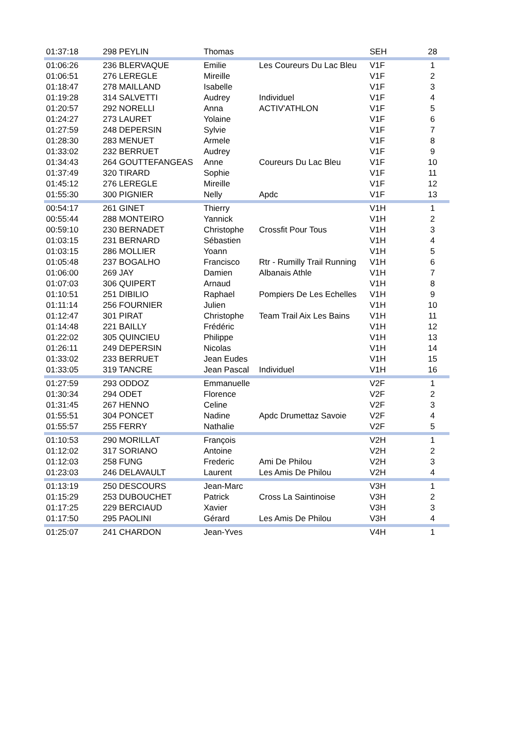| 01:37:18 | 298 PEYLIN | Thomas | | SEH | 28 |
| 01:06:26 | 236 BLERVAQUE | Emilie | Les Coureurs Du Lac Bleu | V1F | 1 |
| 01:06:51 | 276 LEREGLE | Mireille | | V1F | 2 |
| 01:18:47 | 278 MAILLAND | Isabelle | | V1F | 3 |
| 01:19:28 | 314 SALVETTI | Audrey | Individuel | V1F | 4 |
| 01:20:57 | 292 NORELLI | Anna | ACTIV'ATHLON | V1F | 5 |
| 01:24:27 | 273 LAURET | Yolaine | | V1F | 6 |
| 01:27:59 | 248 DEPERSIN | Sylvie | | V1F | 7 |
| 01:28:30 | 283 MENUET | Armele | | V1F | 8 |
| 01:33:02 | 232 BERRUET | Audrey | | V1F | 9 |
| 01:34:43 | 264 GOUTTEFANGEAS | Anne | Coureurs Du Lac Bleu | V1F | 10 |
| 01:37:49 | 320 TIRARD | Sophie | | V1F | 11 |
| 01:45:12 | 276 LEREGLE | Mireille | | V1F | 12 |
| 01:55:30 | 300 PIGNIER | Nelly | Apdc | V1F | 13 |
| 00:54:17 | 261 GINET | Thierry | | V1H | 1 |
| 00:55:44 | 288 MONTEIRO | Yannick | | V1H | 2 |
| 00:59:10 | 230 BERNADET | Christophe | Crossfit Pour Tous | V1H | 3 |
| 01:03:15 | 231 BERNARD | Sébastien | | V1H | 4 |
| 01:03:15 | 286 MOLLIER | Yoann | | V1H | 5 |
| 01:05:48 | 237 BOGALHO | Francisco | Rtr - Rumilly Trail Running | V1H | 6 |
| 01:06:00 | 269 JAY | Damien | Albanais Athle | V1H | 7 |
| 01:07:03 | 306 QUIPERT | Arnaud | | V1H | 8 |
| 01:10:51 | 251 DIBILIO | Raphael | Pompiers De Les Echelles | V1H | 9 |
| 01:11:14 | 256 FOURNIER | Julien | | V1H | 10 |
| 01:12:47 | 301 PIRAT | Christophe | Team Trail Aix Les Bains | V1H | 11 |
| 01:14:48 | 221 BAILLY | Frédéric | | V1H | 12 |
| 01:22:02 | 305 QUINCIEU | Philippe | | V1H | 13 |
| 01:26:11 | 249 DEPERSIN | Nicolas | | V1H | 14 |
| 01:33:02 | 233 BERRUET | Jean Eudes | | V1H | 15 |
| 01:33:05 | 319 TANCRE | Jean Pascal | Individuel | V1H | 16 |
| 01:27:59 | 293 ODDOZ | Emmanuelle | | V2F | 1 |
| 01:30:34 | 294 ODET | Florence | | V2F | 2 |
| 01:31:45 | 267 HENNO | Celine | | V2F | 3 |
| 01:55:51 | 304 PONCET | Nadine | Apdc Drumettaz Savoie | V2F | 4 |
| 01:55:57 | 255 FERRY | Nathalie | | V2F | 5 |
| 01:10:53 | 290 MORILLAT | François | | V2H | 1 |
| 01:12:02 | 317 SORIANO | Antoine | | V2H | 2 |
| 01:12:03 | 258 FUNG | Frederic | Ami De Philou | V2H | 3 |
| 01:23:03 | 246 DELAVAULT | Laurent | Les Amis De Philou | V2H | 4 |
| 01:13:19 | 250 DESCOURS | Jean-Marc | | V3H | 1 |
| 01:15:29 | 253 DUBOUCHET | Patrick | Cross La Saintinoise | V3H | 2 |
| 01:17:25 | 229 BERCIAUD | Xavier | | V3H | 3 |
| 01:17:50 | 295 PAOLINI | Gérard | Les Amis De Philou | V3H | 4 |
| 01:25:07 | 241 CHARDON | Jean-Yves | | V4H | 1 |